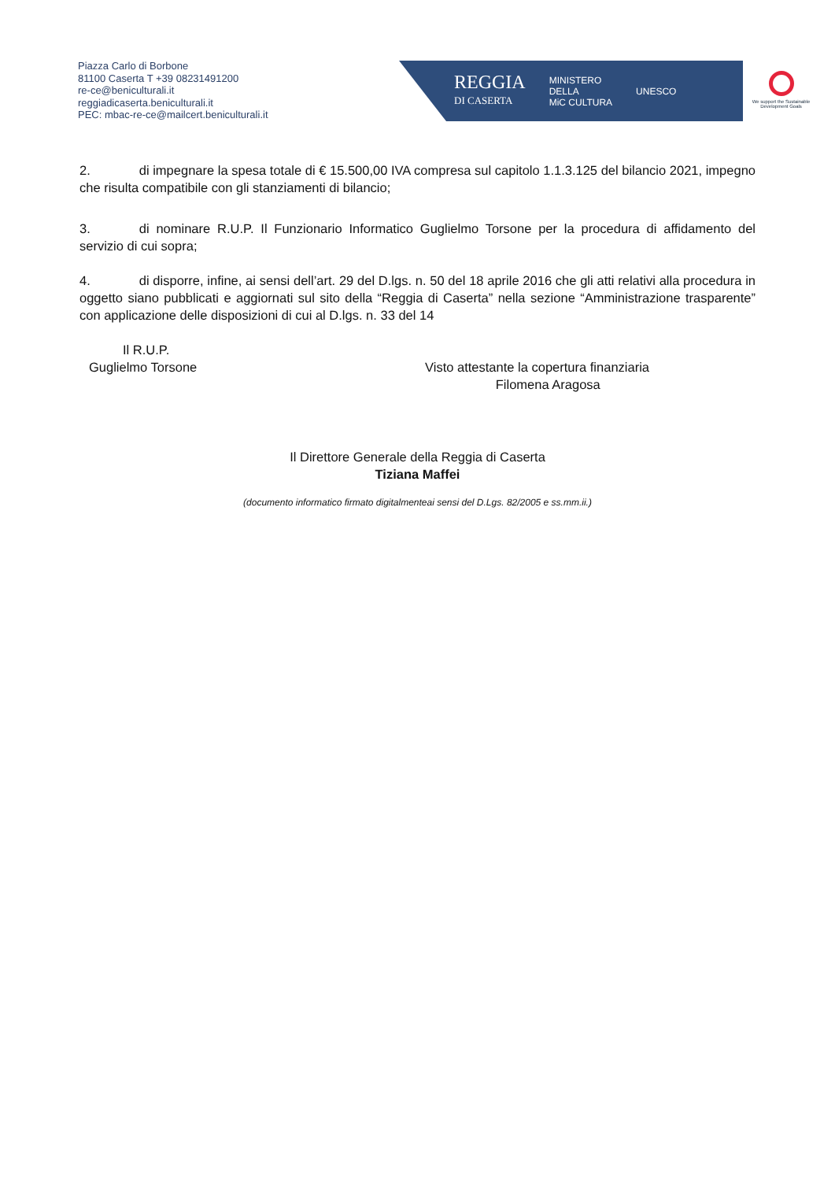Piazza Carlo di Borbone
81100 Caserta T +39 08231491200
re-ce@beniculturali.it
reggiadicaserta.beniculturali.it
PEC: mbac-re-ce@mailcert.beniculturali.it
REGGIA
DI CASERTA MINISTERO
DELLA
MiC CULTURA UNESCO
We support the Sustainable Development Goals
2. di impegnare la spesa totale di € 15.500,00 IVA compresa sul capitolo 1.1.3.125 del bilancio 2021, impegno che risulta compatibile con gli stanziamenti di bilancio;
3. di nominare R.U.P. Il Funzionario Informatico Guglielmo Torsone per la procedura di affidamento del servizio di cui sopra;
4. di disporre, infine, ai sensi dell’art. 29 del D.lgs. n. 50 del 18 aprile 2016 che gli atti relativi alla procedura in oggetto siano pubblicati e aggiornati sul sito della “Reggia di Caserta” nella sezione “Amministrazione trasparente” con applicazione delle disposizioni di cui al D.lgs. n. 33 del 14
Il R.U.P.
Guglielmo Torsone Visto attestante la copertura finanziaria
Filomena Aragosa
Il Direttore Generale della Reggia di Caserta
Tiziana Maffei
(documento informatico firmato digitalmenteai sensi del D.Lgs. 82/2005 e ss.mm.ii.)